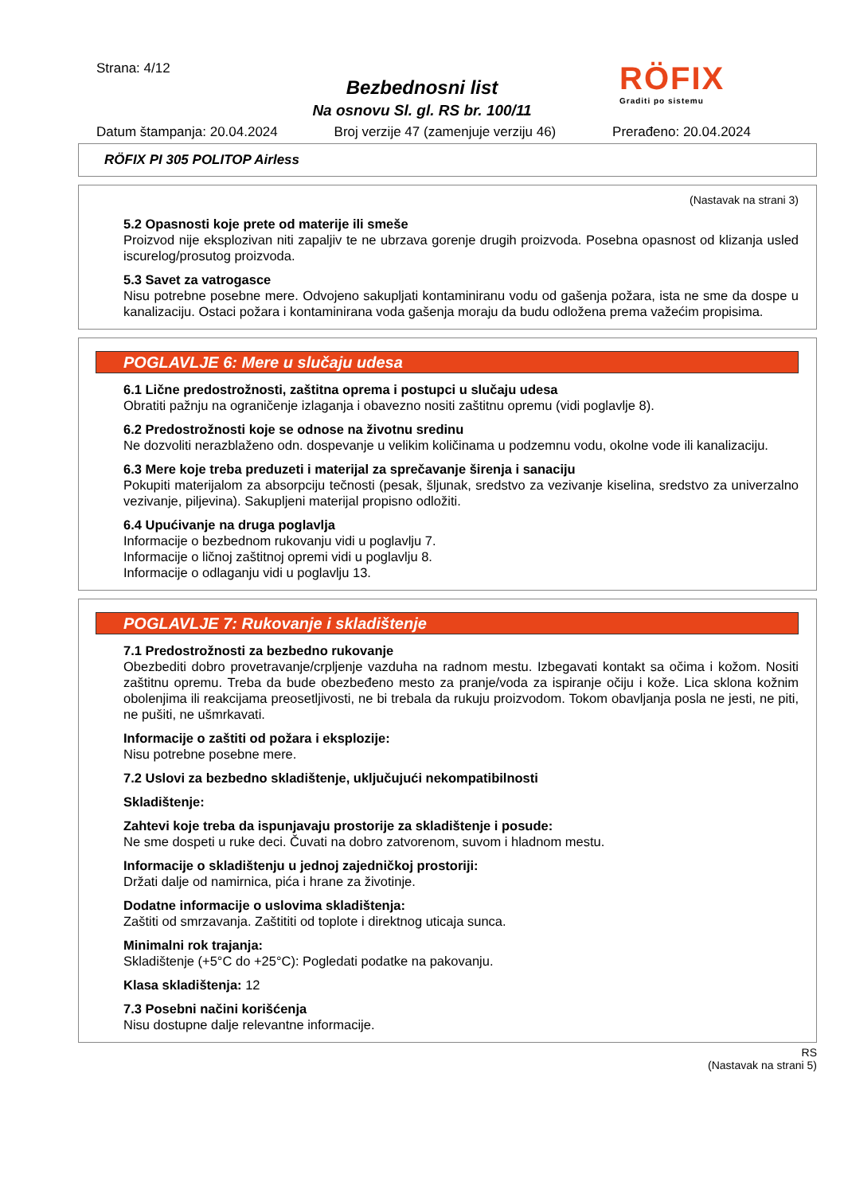Strana: 4/12
Bezbednosni list
Na osnovu Sl. gl. RS br. 100/11
RÖFIX
Graditi po sistemu
Datum štampanja: 20.04.2024 Broj verzije 47 (zamenjuje verziju 46) Prerađeno: 20.04.2024
RÖFIX PI 305 POLITOP Airless
(Nastavak na strani 3)
5.2 Opasnosti koje prete od materije ili smeše
Proizvod nije eksplozivan niti zapaljiv te ne ubrzava gorenje drugih proizvoda. Posebna opasnost od klizanja usled iscurelog/prosutog proizvoda.
5.3 Savet za vatrogasce
Nisu potrebne posebne mere. Odvojeno sakupljati kontaminiranu vodu od gašenja požara, ista ne sme da dospe u kanalizaciju. Ostaci požara i kontaminirana voda gašenja moraju da budu odložena prema važećim propisima.
POGLAVLJE 6: Mere u slučaju udesa
6.1 Lične predostrožnosti, zaštitna oprema i postupci u slučaju udesa
Obratiti pažnju na ograničenje izlaganja i obavezno nositi zaštitnu opremu (vidi poglavlje 8).
6.2 Predostrožnosti koje se odnose na životnu sredinu
Ne dozvoliti nerazblaženo odn. dospevanje u velikim količinama u podzemnu vodu, okolne vode ili kanalizaciju.
6.3 Mere koje treba preduzeti i materijal za sprečavanje širenja i sanaciju
Pokupiti materijalom za absorpciju tečnosti (pesak, šljunak, sredstvo za vezivanje kiselina, sredstvo za univerzalno vezivanje, piljevina). Sakupljeni materijal propisno odložiti.
6.4 Upućivanje na druga poglavlja
Informacije o bezbednom rukovanju vidi u poglavlju 7.
Informacije o ličnoj zaštitnoj opremi vidi u poglavlju 8.
Informacije o odlaganju vidi u poglavlju 13.
POGLAVLJE 7: Rukovanje i skladištenje
7.1 Predostrožnosti za bezbedno rukovanje
Obezbediti dobro provetravanje/crpljenje vazduha na radnom mestu. Izbegavati kontakt sa očima i kožom. Nositi zaštitnu opremu. Treba da bude obezbeđeno mesto za pranje/voda za ispiranje očiju i kože. Lica sklona kožnim obolenjima ili reakcijama preosetljivosti, ne bi trebala da rukuju proizvodom. Tokom obavljanja posla ne jesti, ne piti, ne pušiti, ne ušmrkavati.
Informacije o zaštiti od požara i eksplozije:
Nisu potrebne posebne mere.
7.2 Uslovi za bezbedno skladištenje, uključujući nekompatibilnosti
Skladištenje:
Zahtevi koje treba da ispunjavaju prostorije za skladištenje i posude:
Ne sme dospeti u ruke deci. Čuvati na dobro zatvorenom, suvom i hladnom mestu.
Informacije o skladištenju u jednoj zajedničkoj prostoriji:
Držati dalje od namirnica, pića i hrane za životinje.
Dodatne informacije o uslovima skladištenja:
Zaštiti od smrzavanja. Zaštititi od toplote i direktnog uticaja sunca.
Minimalni rok trajanja:
Skladištenje (+5°C do +25°C): Pogledati podatke na pakovanju.
Klasa skladištenja: 12
7.3 Posebni načini korišćenja
Nisu dostupne dalje relevantne informacije.
RS
(Nastavak na strani 5)